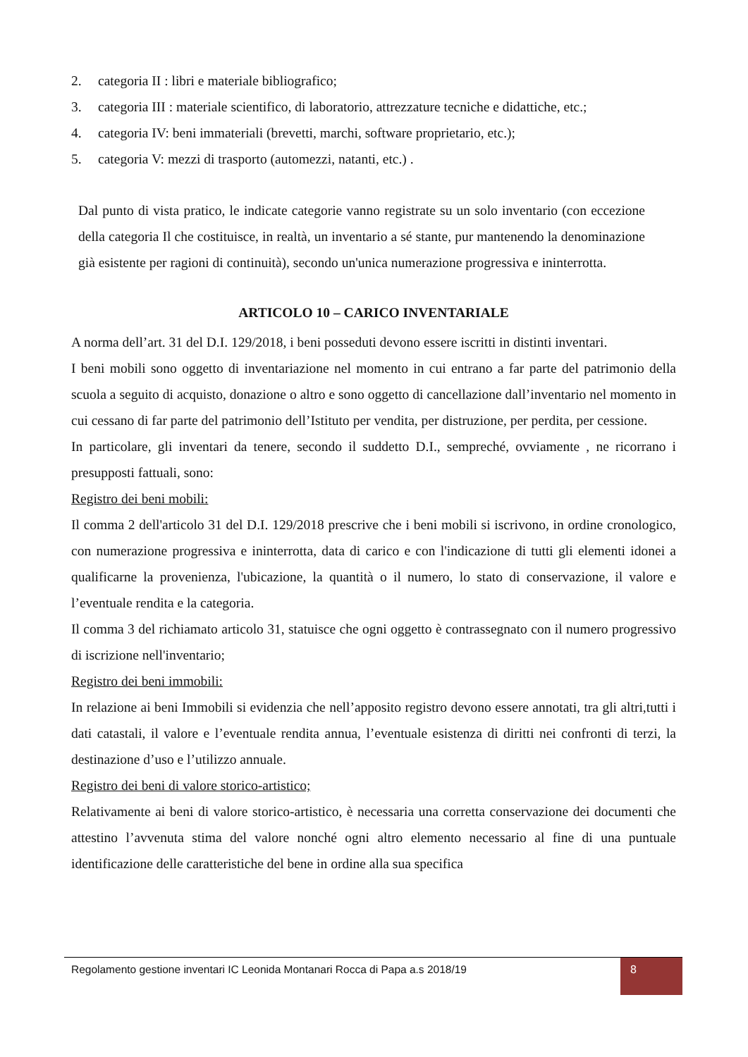2. categoria II : libri e materiale bibliografico;
3. categoria III : materiale scientifico, di laboratorio, attrezzature tecniche e didattiche, etc.;
4. categoria IV: beni immateriali (brevetti, marchi, software proprietario, etc.);
5. categoria V: mezzi di trasporto (automezzi, natanti, etc.) .
Dal punto di vista pratico, le indicate categorie vanno registrate su un solo inventario (con eccezione della categoria Il che costituisce, in realtà, un inventario a sé stante, pur mantenendo la denominazione già esistente per ragioni di continuità), secondo un'unica numerazione progressiva e ininterrotta.
ARTICOLO 10 – CARICO INVENTARIALE
A norma dell’art. 31 del D.I. 129/2018, i beni posseduti devono essere iscritti in distinti inventari.
I beni mobili sono oggetto di inventariazione nel momento in cui entrano a far parte del patrimonio della scuola a seguito di acquisto, donazione o altro e sono oggetto di cancellazione dall’inventario nel momento in cui cessano di far parte del patrimonio dell’Istituto per vendita, per distruzione, per perdita, per cessione.
In particolare, gli inventari da tenere, secondo il suddetto D.I., sempreché, ovviamente , ne ricorrano i presupposti fattuali, sono:
Registro dei beni mobili:
Il comma 2 dell'articolo 31 del D.I. 129/2018 prescrive che i beni mobili si iscrivono, in ordine cronologico, con numerazione progressiva e ininterrotta, data di carico e con l'indicazione di tutti gli elementi idonei a qualificarne la provenienza, l'ubicazione, la quantità o il numero, lo stato di conservazione, il valore e l’eventuale rendita e la categoria.
Il comma 3 del richiamato articolo 31, statuisce che ogni oggetto è contrassegnato con il numero progressivo di iscrizione nell'inventario;
Registro dei beni immobili:
In relazione ai beni Immobili si evidenzia che nell’apposito registro devono essere annotati, tra gli altri,tutti i dati catastali, il valore e l’eventuale rendita annua, l’eventuale esistenza di diritti nei confronti di terzi, la destinazione d’uso e l’utilizzo annuale.
Registro dei beni di valore storico-artistico;
Relativamente ai beni di valore storico-artistico, è necessaria una corretta conservazione dei documenti che attestino l’avvenuta stima del valore nonché ogni altro elemento necessario al fine di una puntuale identificazione delle caratteristiche del bene in ordine alla sua specifica
Regolamento gestione inventari IC Leonida Montanari Rocca di Papa a.s 2018/19
8